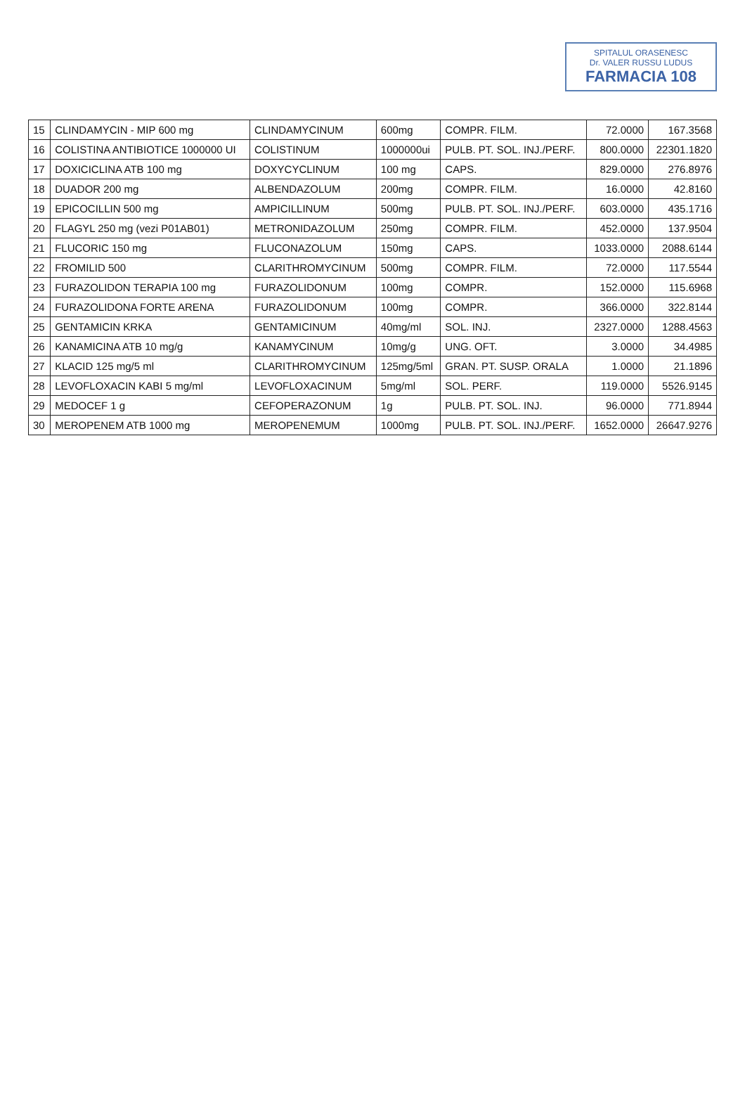SPITALUL ORASENESC
Dr. VALER RUSSU LUDUS
FARMACIA 108
| 15 | CLINDAMYCIN - MIP 600 mg | CLINDAMYCINUM | 600mg | COMPR. FILM. | 72.0000 | 167.3568 |
| 16 | COLISTINA ANTIBIOTICE 1000000 UI | COLISTINUM | 1000000ui | PULB. PT. SOL. INJ./PERF. | 800.0000 | 22301.1820 |
| 17 | DOXICICLINA ATB 100 mg | DOXYCYCLINUM | 100 mg | CAPS. | 829.0000 | 276.8976 |
| 18 | DUADOR 200 mg | ALBENDAZOLUM | 200mg | COMPR. FILM. | 16.0000 | 42.8160 |
| 19 | EPICOCILLIN 500 mg | AMPICILLINUM | 500mg | PULB. PT. SOL. INJ./PERF. | 603.0000 | 435.1716 |
| 20 | FLAGYL 250 mg (vezi P01AB01) | METRONIDAZOLUM | 250mg | COMPR. FILM. | 452.0000 | 137.9504 |
| 21 | FLUCORIC 150 mg | FLUCONAZOLUM | 150mg | CAPS. | 1033.0000 | 2088.6144 |
| 22 | FROMILID 500 | CLARITHROMYCINUM | 500mg | COMPR. FILM. | 72.0000 | 117.5544 |
| 23 | FURAZOLIDON TERAPIA 100 mg | FURAZOLIDONUM | 100mg | COMPR. | 152.0000 | 115.6968 |
| 24 | FURAZOLIDONA FORTE ARENA | FURAZOLIDONUM | 100mg | COMPR. | 366.0000 | 322.8144 |
| 25 | GENTAMICIN KRKA | GENTAMICINUM | 40mg/ml | SOL. INJ. | 2327.0000 | 1288.4563 |
| 26 | KANAMICINA ATB 10 mg/g | KANAMYCINUM | 10mg/g | UNG. OFT. | 3.0000 | 34.4985 |
| 27 | KLACID 125 mg/5 ml | CLARITHROMYCINUM | 125mg/5ml | GRAN. PT. SUSP. ORALA | 1.0000 | 21.1896 |
| 28 | LEVOFLOXACIN KABI 5 mg/ml | LEVOFLOXACINUM | 5mg/ml | SOL. PERF. | 119.0000 | 5526.9145 |
| 29 | MEDOCEF 1 g | CEFOPERAZONUM | 1g | PULB. PT. SOL. INJ. | 96.0000 | 771.8944 |
| 30 | MEROPENEM ATB 1000 mg | MEROPENEMUM | 1000mg | PULB. PT. SOL. INJ./PERF. | 1652.0000 | 26647.9276 |